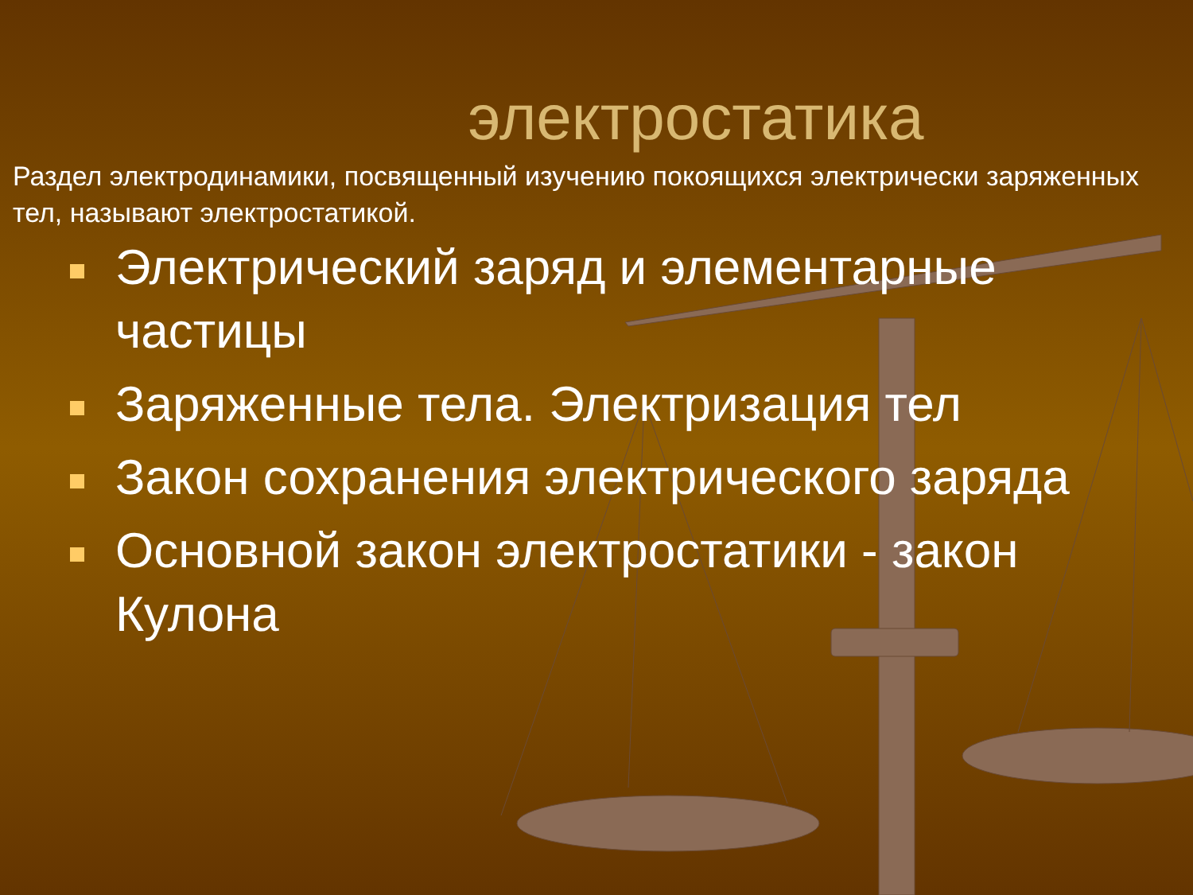электростатика
Раздел электродинамики, посвященный изучению покоящихся электрически заряженных тел, называют электростатикой.
Электрический заряд и элементарные частицы
Заряженные тела. Электризация тел
Закон сохранения электрического заряда
Основной закон электростатики - закон Кулона